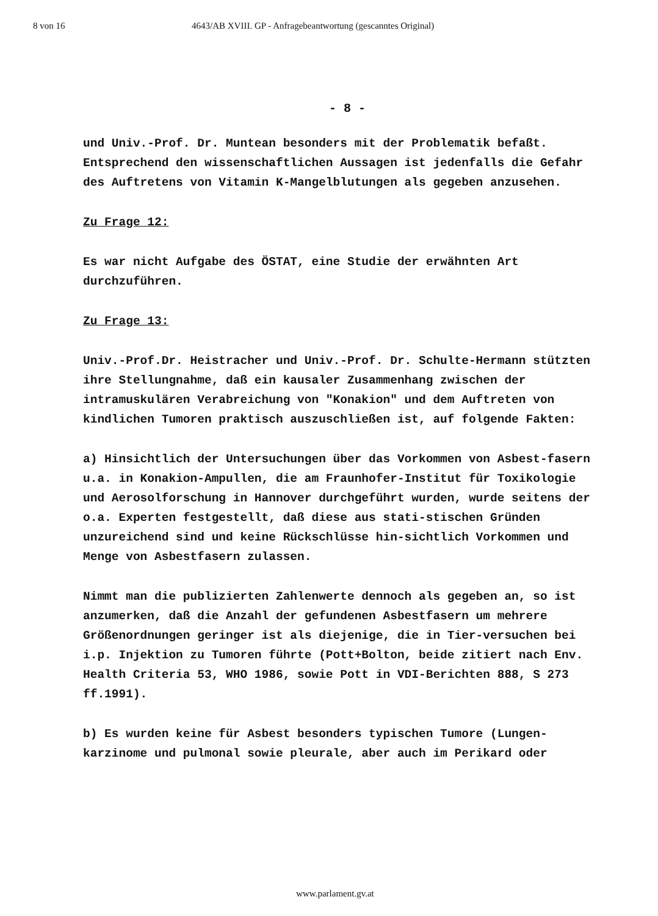8 von 16 4643/AB XVIII. GP - Anfragebeantwortung (gescanntes Original)
- 8 -
und Univ.-Prof. Dr. Muntean besonders mit der Problematik befaßt. Entsprechend den wissenschaftlichen Aussagen ist jedenfalls die Gefahr des Auftretens von Vitamin K-Mangelblutungen als gegeben anzusehen.
Zu Frage 12:
Es war nicht Aufgabe des ÖSTAT, eine Studie der erwähnten Art durchzuführen.
Zu Frage 13:
Univ.-Prof.Dr. Heistracher und Univ.-Prof. Dr. Schulte-Hermann stützten ihre Stellungnahme, daß ein kausaler Zusammenhang zwischen der intramuskulären Verabreichung von "Konakion" und dem Auftreten von kindlichen Tumoren praktisch auszuschließen ist, auf folgende Fakten:
a) Hinsichtlich der Untersuchungen über das Vorkommen von Asbest-fasern u.a. in Konakion-Ampullen, die am Fraunhofer-Institut für Toxikologie und Aerosolforschung in Hannover durchgeführt wurden, wurde seitens der o.a. Experten festgestellt, daß diese aus stati-stischen Gründen unzureichend sind und keine Rückschlüsse hin-sichtlich Vorkommen und Menge von Asbestfasern zulassen.
Nimmt man die publizierten Zahlenwerte dennoch als gegeben an, so ist anzumerken, daß die Anzahl der gefundenen Asbestfasern um mehrere Größenordnungen geringer ist als diejenige, die in Tier-versuchen bei i.p. Injektion zu Tumoren führte (Pott+Bolton, beide zitiert nach Env. Health Criteria 53, WHO 1986, sowie Pott in VDI-Berichten 888, S 273 ff.1991).
b) Es wurden keine für Asbest besonders typischen Tumore (Lungen-karzinome und pulmonal sowie pleurale, aber auch im Perikard oder
www.parlament.gv.at